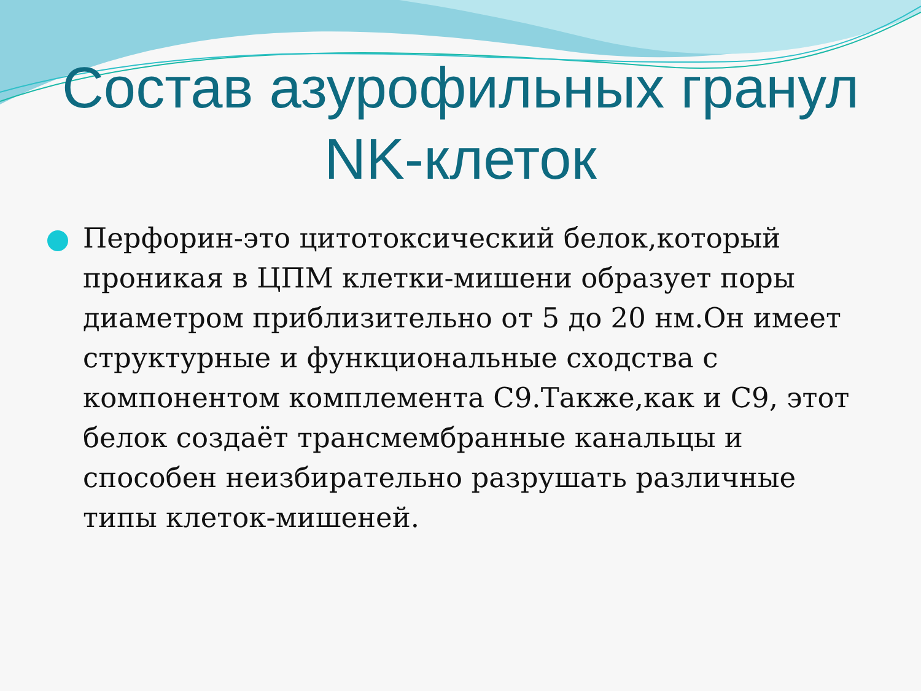Состав азурофильных гранул
NK-клеток
Перфорин-это цитотоксический белок,который проникая в ЦПМ клетки-мишени образует поры диаметром приблизительно от 5 до 20 нм.Он имеет структурные и функциональные сходства с компонентом комплемента С9.Также,как и С9, этот белок создаёт трансмембранные канальцы и способен неизбирательно разрушать различные типы клеток-мишеней.